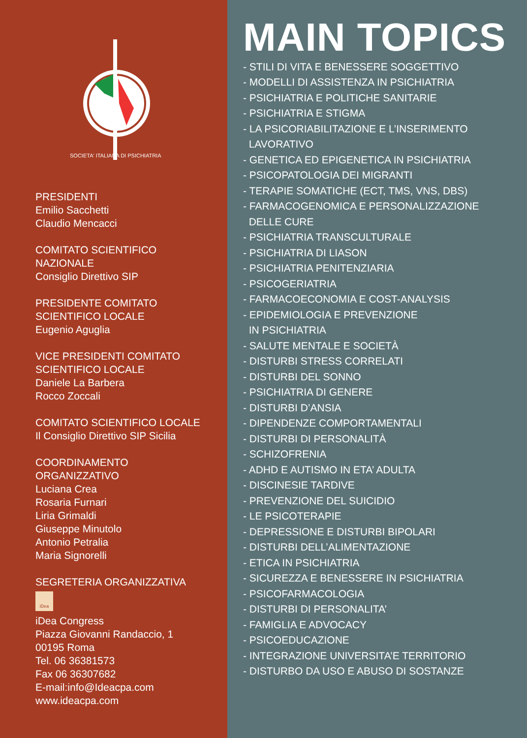SOCIETA' ITALIANA DI PSICHIATRIA
PRESIDENTI
Emilio Sacchetti
Claudio Mencacci
COMITATO SCIENTIFICO
NAZIONALE
Consiglio Direttivo SIP
PRESIDENTE COMITATO
SCIENTIFICO LOCALE
Eugenio Aguglia
VICE PRESIDENTI COMITATO
SCIENTIFICO LOCALE
Daniele La Barbera
Rocco Zoccali
COMITATO SCIENTIFICO LOCALE
Il Consiglio Direttivo SIP Sicilia
COORDINAMENTO
ORGANIZZATIVO
Luciana Crea
Rosaria Furnari
Liria Grimaldi
Giuseppe Minutolo
Antonio Petralia
Maria Signorelli
SEGRETERIA ORGANIZZATIVA
iDea
iDea Congress
Piazza Giovanni Randaccio, 1
00195 Roma
Tel. 06 36381573
Fax 06 36307682
E-mail:info@Ideacpa.com
www.ideacpa.com
MAIN TOPICS
- STILI DI VITA E BENESSERE SOGGETTIVO
- MODELLI DI ASSISTENZA IN PSICHIATRIA
- PSICHIATRIA E POLITICHE SANITARIE
- PSICHIATRIA E STIGMA
- LA PSICORIABILITAZIONE E L’INSERIMENTO LAVORATIVO
- GENETICA ED EPIGENETICA IN PSICHIATRIA
- PSICOPATOLOGIA DEI MIGRANTI
- TERAPIE SOMATICHE (ECT, TMS, VNS, DBS)
- FARMACOGENOMICA E PERSONALIZZAZIONE DELLE CURE
- PSICHIATRIA TRANSCULTURALE
- PSICHIATRIA DI LIASON
- PSICHIATRIA PENITENZIARIA
- PSICOGERIATRIA
- FARMACOECONOMIA E COST-ANALYSIS
- EPIDEMIOLOGIA E PREVENZIONE IN PSICHIATRIA
- SALUTE MENTALE E SOCIETÀ
- DISTURBI STRESS CORRELATI
- DISTURBI DEL SONNO
- PSICHIATRIA DI GENERE
- DISTURBI D’ANSIA
- DIPENDENZE COMPORTAMENTALI
- DISTURBI DI PERSONALITÀ
- SCHIZOFRENIA
- ADHD E AUTISMO IN ETA’ ADULTA
- DISCINESIE TARDIVE
- PREVENZIONE DEL SUICIDIO
- LE PSICOTERAPIE
- DEPRESSIONE E DISTURBI BIPOLARI
- DISTURBI DELL’ALIMENTAZIONE
- ETICA IN PSICHIATRIA
- SICUREZZA E BENESSERE IN PSICHIATRIA
- PSICOFARMACOLOGIA
- DISTURBI DI PERSONALITA’
- FAMIGLIA E ADVOCACY
- PSICOEDUCAZIONE
- INTEGRAZIONE UNIVERSITA’E TERRITORIO
- DISTURBO DA USO E ABUSO DI SOSTANZE